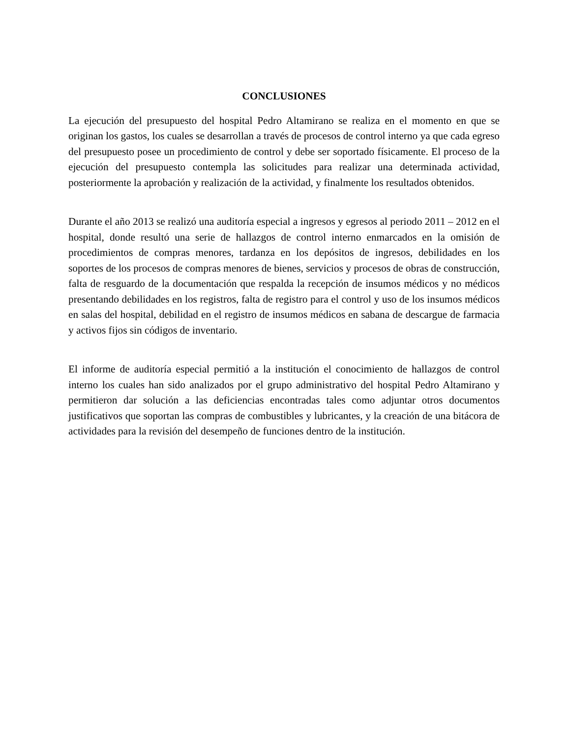CONCLUSIONES
La ejecución del presupuesto del hospital Pedro Altamirano se realiza en el momento en que se originan los gastos, los cuales se desarrollan a través de procesos de control interno ya que cada egreso del presupuesto posee un procedimiento de control y debe ser soportado físicamente. El proceso de la ejecución del presupuesto contempla las solicitudes para realizar una determinada actividad, posteriormente la aprobación y realización de la actividad, y finalmente los resultados obtenidos.
Durante el año 2013 se realizó una auditoría especial a ingresos y egresos al periodo 2011 – 2012 en el hospital, donde resultó una serie de hallazgos de control interno enmarcados en la omisión de procedimientos de compras menores, tardanza en los depósitos de ingresos, debilidades en los soportes de los procesos de compras menores de bienes, servicios y procesos de obras de construcción, falta de resguardo de la documentación que respalda la recepción de insumos médicos y no médicos presentando debilidades en los registros, falta de registro para el control y uso de los insumos médicos en salas del hospital, debilidad en el registro de insumos médicos en sabana de descargue de farmacia y activos fijos sin códigos de inventario.
El informe de auditoría especial permitió a la institución el conocimiento de hallazgos de control interno los cuales han sido analizados por el grupo administrativo del hospital Pedro Altamirano y permitieron dar solución a las deficiencias encontradas tales como adjuntar otros documentos justificativos que soportan las compras de combustibles y lubricantes, y la creación de una bitácora de actividades para la revisión del desempeño de funciones dentro de la institución.